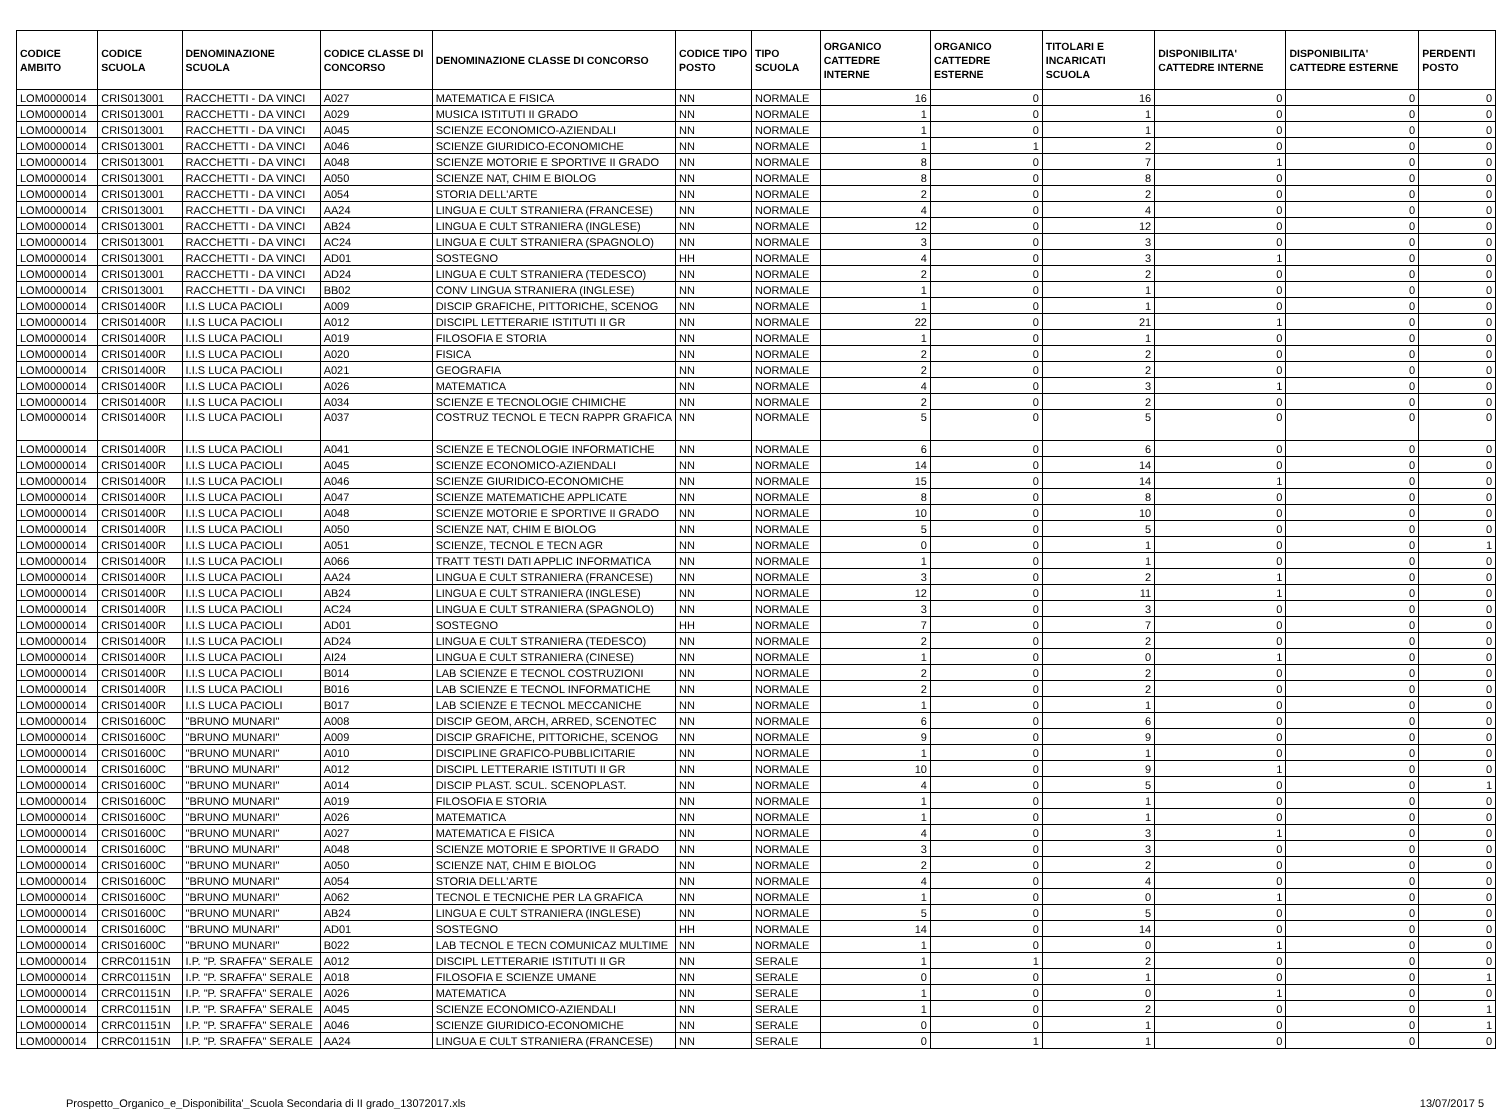| CODICE AMBITO | CODICE SCUOLA | DENOMINAZIONE SCUOLA | CODICE CLASSE DI CONCORSO | DENOMINAZIONE CLASSE DI CONCORSO | CODICE TIPO POSTO | TIPO SCUOLA | ORGANICO CATTEDRE INTERNE | ORGANICO CATTEDRE ESTERNE | TITOLARI E INCARICATI SCUOLA | DISPONIBILITA' CATTEDRE INTERNE | DISPONIBILITA' CATTEDRE ESTERNE | PERDENTI POSTO |
| --- | --- | --- | --- | --- | --- | --- | --- | --- | --- | --- | --- | --- |
| LOM0000014 | CRIS013001 | RACCHETTI - DA VINCI | A027 | MATEMATICA E FISICA | NN | NORMALE | 16 | 0 | 16 | 0 | 0 | 0 |
| LOM0000014 | CRIS013001 | RACCHETTI - DA VINCI | A029 | MUSICA ISTITUTI II GRADO | NN | NORMALE | 1 | 0 | 1 | 0 | 0 | 0 |
| LOM0000014 | CRIS013001 | RACCHETTI - DA VINCI | A045 | SCIENZE ECONOMICO-AZIENDALI | NN | NORMALE | 1 | 0 | 1 | 0 | 0 | 0 |
| LOM0000014 | CRIS013001 | RACCHETTI - DA VINCI | A046 | SCIENZE GIURIDICO-ECONOMICHE | NN | NORMALE | 1 | 1 | 2 | 0 | 0 | 0 |
| LOM0000014 | CRIS013001 | RACCHETTI - DA VINCI | A048 | SCIENZE MOTORIE E SPORTIVE II GRADO | NN | NORMALE | 8 | 0 | 7 | 1 | 0 | 0 |
| LOM0000014 | CRIS013001 | RACCHETTI - DA VINCI | A050 | SCIENZE NAT, CHIM E BIOLOG | NN | NORMALE | 8 | 0 | 8 | 0 | 0 | 0 |
| LOM0000014 | CRIS013001 | RACCHETTI - DA VINCI | A054 | STORIA DELL'ARTE | NN | NORMALE | 2 | 0 | 2 | 0 | 0 | 0 |
| LOM0000014 | CRIS013001 | RACCHETTI - DA VINCI | AA24 | LINGUA E CULT STRANIERA (FRANCESE) | NN | NORMALE | 4 | 0 | 4 | 0 | 0 | 0 |
| LOM0000014 | CRIS013001 | RACCHETTI - DA VINCI | AB24 | LINGUA E CULT STRANIERA (INGLESE) | NN | NORMALE | 12 | 0 | 12 | 0 | 0 | 0 |
| LOM0000014 | CRIS013001 | RACCHETTI - DA VINCI | AC24 | LINGUA E CULT STRANIERA (SPAGNOLO) | NN | NORMALE | 3 | 0 | 3 | 0 | 0 | 0 |
| LOM0000014 | CRIS013001 | RACCHETTI - DA VINCI | AD01 | SOSTEGNO | HH | NORMALE | 4 | 0 | 3 | 1 | 0 | 0 |
| LOM0000014 | CRIS013001 | RACCHETTI - DA VINCI | AD24 | LINGUA E CULT STRANIERA (TEDESCO) | NN | NORMALE | 2 | 0 | 2 | 0 | 0 | 0 |
| LOM0000014 | CRIS013001 | RACCHETTI - DA VINCI | BB02 | CONV LINGUA STRANIERA (INGLESE) | NN | NORMALE | 1 | 0 | 1 | 0 | 0 | 0 |
| LOM0000014 | CRIS01400R | I.I.S LUCA PACIOLI | A009 | DISCIP GRAFICHE, PITTORICHE, SCENOG | NN | NORMALE | 1 | 0 | 1 | 0 | 0 | 0 |
| LOM0000014 | CRIS01400R | I.I.S LUCA PACIOLI | A012 | DISCIPL LETTERARIE ISTITUTI II GR | NN | NORMALE | 22 | 0 | 21 | 1 | 0 | 0 |
| LOM0000014 | CRIS01400R | I.I.S LUCA PACIOLI | A019 | FILOSOFIA E STORIA | NN | NORMALE | 1 | 0 | 1 | 0 | 0 | 0 |
| LOM0000014 | CRIS01400R | I.I.S LUCA PACIOLI | A020 | FISICA | NN | NORMALE | 2 | 0 | 2 | 0 | 0 | 0 |
| LOM0000014 | CRIS01400R | I.I.S LUCA PACIOLI | A021 | GEOGRAFIA | NN | NORMALE | 2 | 0 | 2 | 0 | 0 | 0 |
| LOM0000014 | CRIS01400R | I.I.S LUCA PACIOLI | A026 | MATEMATICA | NN | NORMALE | 4 | 0 | 3 | 1 | 0 | 0 |
| LOM0000014 | CRIS01400R | I.I.S LUCA PACIOLI | A034 | SCIENZE E TECNOLOGIE CHIMICHE | NN | NORMALE | 2 | 0 | 2 | 0 | 0 | 0 |
| LOM0000014 | CRIS01400R | I.I.S LUCA PACIOLI | A037 | COSTRUZ TECNOL E TECN RAPPR GRAFICA | NN | NORMALE | 5 | 0 | 5 | 0 | 0 | 0 |
| LOM0000014 | CRIS01400R | I.I.S LUCA PACIOLI | A041 | SCIENZE E TECNOLOGIE INFORMATICHE | NN | NORMALE | 6 | 0 | 6 | 0 | 0 | 0 |
| LOM0000014 | CRIS01400R | I.I.S LUCA PACIOLI | A045 | SCIENZE ECONOMICO-AZIENDALI | NN | NORMALE | 14 | 0 | 14 | 0 | 0 | 0 |
| LOM0000014 | CRIS01400R | I.I.S LUCA PACIOLI | A046 | SCIENZE GIURIDICO-ECONOMICHE | NN | NORMALE | 15 | 0 | 14 | 1 | 0 | 0 |
| LOM0000014 | CRIS01400R | I.I.S LUCA PACIOLI | A047 | SCIENZE MATEMATICHE APPLICATE | NN | NORMALE | 8 | 0 | 8 | 0 | 0 | 0 |
| LOM0000014 | CRIS01400R | I.I.S LUCA PACIOLI | A048 | SCIENZE MOTORIE E SPORTIVE II GRADO | NN | NORMALE | 10 | 0 | 10 | 0 | 0 | 0 |
| LOM0000014 | CRIS01400R | I.I.S LUCA PACIOLI | A050 | SCIENZE NAT, CHIM E BIOLOG | NN | NORMALE | 5 | 0 | 5 | 0 | 0 | 0 |
| LOM0000014 | CRIS01400R | I.I.S LUCA PACIOLI | A051 | SCIENZE, TECNOL E TECN AGR | NN | NORMALE | 0 | 0 | 1 | 0 | 0 | 1 |
| LOM0000014 | CRIS01400R | I.I.S LUCA PACIOLI | A066 | TRATT TESTI DATI APPLIC INFORMATICA | NN | NORMALE | 1 | 0 | 1 | 0 | 0 | 0 |
| LOM0000014 | CRIS01400R | I.I.S LUCA PACIOLI | AA24 | LINGUA E CULT STRANIERA (FRANCESE) | NN | NORMALE | 3 | 0 | 2 | 1 | 0 | 0 |
| LOM0000014 | CRIS01400R | I.I.S LUCA PACIOLI | AB24 | LINGUA E CULT STRANIERA (INGLESE) | NN | NORMALE | 12 | 0 | 11 | 1 | 0 | 0 |
| LOM0000014 | CRIS01400R | I.I.S LUCA PACIOLI | AC24 | LINGUA E CULT STRANIERA (SPAGNOLO) | NN | NORMALE | 3 | 0 | 3 | 0 | 0 | 0 |
| LOM0000014 | CRIS01400R | I.I.S LUCA PACIOLI | AD01 | SOSTEGNO | HH | NORMALE | 7 | 0 | 7 | 0 | 0 | 0 |
| LOM0000014 | CRIS01400R | I.I.S LUCA PACIOLI | AD24 | LINGUA E CULT STRANIERA (TEDESCO) | NN | NORMALE | 2 | 0 | 2 | 0 | 0 | 0 |
| LOM0000014 | CRIS01400R | I.I.S LUCA PACIOLI | AI24 | LINGUA E CULT STRANIERA (CINESE) | NN | NORMALE | 1 | 0 | 0 | 1 | 0 | 0 |
| LOM0000014 | CRIS01400R | I.I.S LUCA PACIOLI | B014 | LAB SCIENZE E TECNOL COSTRUZIONI | NN | NORMALE | 2 | 0 | 2 | 0 | 0 | 0 |
| LOM0000014 | CRIS01400R | I.I.S LUCA PACIOLI | B016 | LAB SCIENZE E TECNOL INFORMATICHE | NN | NORMALE | 2 | 0 | 2 | 0 | 0 | 0 |
| LOM0000014 | CRIS01400R | I.I.S LUCA PACIOLI | B017 | LAB SCIENZE E TECNOL MECCANICHE | NN | NORMALE | 1 | 0 | 1 | 0 | 0 | 0 |
| LOM0000014 | CRIS01600C | "BRUNO MUNARI" | A008 | DISCIP GEOM, ARCH, ARRED, SCENOTEC | NN | NORMALE | 6 | 0 | 6 | 0 | 0 | 0 |
| LOM0000014 | CRIS01600C | "BRUNO MUNARI" | A009 | DISCIP GRAFICHE, PITTORICHE, SCENOG | NN | NORMALE | 9 | 0 | 9 | 0 | 0 | 0 |
| LOM0000014 | CRIS01600C | "BRUNO MUNARI" | A010 | DISCIPLINE GRAFICO-PUBBLICITARIE | NN | NORMALE | 1 | 0 | 1 | 0 | 0 | 0 |
| LOM0000014 | CRIS01600C | "BRUNO MUNARI" | A012 | DISCIPL LETTERARIE ISTITUTI II GR | NN | NORMALE | 10 | 0 | 9 | 1 | 0 | 0 |
| LOM0000014 | CRIS01600C | "BRUNO MUNARI" | A014 | DISCIP PLAST. SCUL. SCENOPLAST. | NN | NORMALE | 4 | 0 | 5 | 0 | 0 | 1 |
| LOM0000014 | CRIS01600C | "BRUNO MUNARI" | A019 | FILOSOFIA E STORIA | NN | NORMALE | 1 | 0 | 1 | 0 | 0 | 0 |
| LOM0000014 | CRIS01600C | "BRUNO MUNARI" | A026 | MATEMATICA | NN | NORMALE | 1 | 0 | 1 | 0 | 0 | 0 |
| LOM0000014 | CRIS01600C | "BRUNO MUNARI" | A027 | MATEMATICA E FISICA | NN | NORMALE | 4 | 0 | 3 | 1 | 0 | 0 |
| LOM0000014 | CRIS01600C | "BRUNO MUNARI" | A048 | SCIENZE MOTORIE E SPORTIVE II GRADO | NN | NORMALE | 3 | 0 | 3 | 0 | 0 | 0 |
| LOM0000014 | CRIS01600C | "BRUNO MUNARI" | A050 | SCIENZE NAT, CHIM E BIOLOG | NN | NORMALE | 2 | 0 | 2 | 0 | 0 | 0 |
| LOM0000014 | CRIS01600C | "BRUNO MUNARI" | A054 | STORIA DELL'ARTE | NN | NORMALE | 4 | 0 | 4 | 0 | 0 | 0 |
| LOM0000014 | CRIS01600C | "BRUNO MUNARI" | A062 | TECNOL E TECNICHE PER LA GRAFICA | NN | NORMALE | 1 | 0 | 0 | 1 | 0 | 0 |
| LOM0000014 | CRIS01600C | "BRUNO MUNARI" | AB24 | LINGUA E CULT STRANIERA (INGLESE) | NN | NORMALE | 5 | 0 | 5 | 0 | 0 | 0 |
| LOM0000014 | CRIS01600C | "BRUNO MUNARI" | AD01 | SOSTEGNO | HH | NORMALE | 14 | 0 | 14 | 0 | 0 | 0 |
| LOM0000014 | CRIS01600C | "BRUNO MUNARI" | B022 | LAB TECNOL E TECN COMUNICAZ MULTIME | NN | NORMALE | 1 | 0 | 0 | 1 | 0 | 0 |
| LOM0000014 | CRRC01151N | I.P. "P. SRAFFA" SERALE | A012 | DISCIPL LETTERARIE ISTITUTI II GR | NN | SERALE | 1 | 1 | 2 | 0 | 0 | 0 |
| LOM0000014 | CRRC01151N | I.P. "P. SRAFFA" SERALE | A018 | FILOSOFIA E SCIENZE UMANE | NN | SERALE | 0 | 0 | 1 | 0 | 0 | 1 |
| LOM0000014 | CRRC01151N | I.P. "P. SRAFFA" SERALE | A026 | MATEMATICA | NN | SERALE | 1 | 0 | 0 | 1 | 0 | 0 |
| LOM0000014 | CRRC01151N | I.P. "P. SRAFFA" SERALE | A045 | SCIENZE ECONOMICO-AZIENDALI | NN | SERALE | 1 | 0 | 2 | 0 | 0 | 1 |
| LOM0000014 | CRRC01151N | I.P. "P. SRAFFA" SERALE | A046 | SCIENZE GIURIDICO-ECONOMICHE | NN | SERALE | 0 | 0 | 1 | 0 | 0 | 1 |
| LOM0000014 | CRRC01151N | I.P. "P. SRAFFA" SERALE | AA24 | LINGUA E CULT STRANIERA (FRANCESE) | NN | SERALE | 0 | 1 | 1 | 0 | 0 | 0 |
Prospetto_Organico_e_Disponibilita'_Scuola Secondaria di II grado_13072017.xls 13/07/2017 5